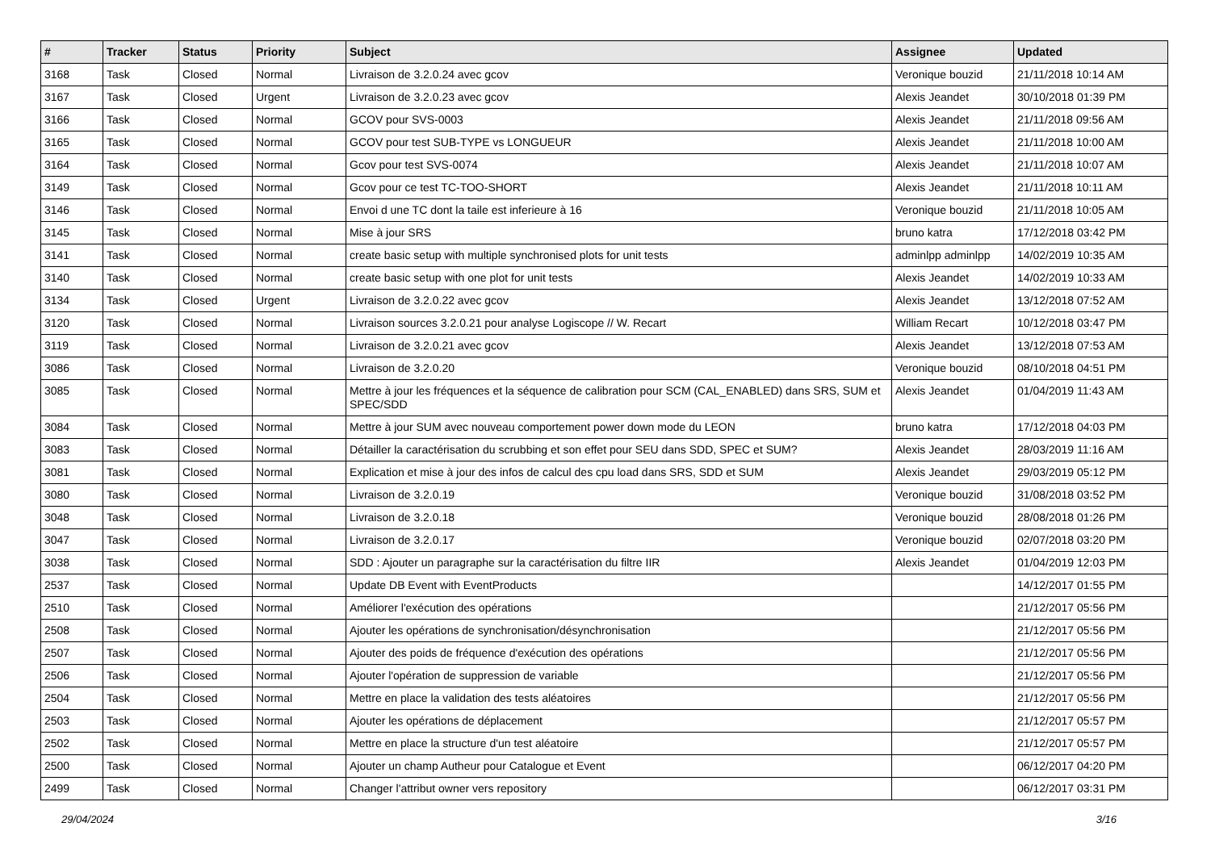| # | Tracker | Status | Priority | Subject | Assignee | Updated |
| --- | --- | --- | --- | --- | --- | --- |
| 3168 | Task | Closed | Normal | Livraison de 3.2.0.24 avec gcov | Veronique bouzid | 21/11/2018 10:14 AM |
| 3167 | Task | Closed | Urgent | Livraison de 3.2.0.23 avec gcov | Alexis Jeandet | 30/10/2018 01:39 PM |
| 3166 | Task | Closed | Normal | GCOV pour SVS-0003 | Alexis Jeandet | 21/11/2018 09:56 AM |
| 3165 | Task | Closed | Normal | GCOV pour test SUB-TYPE vs LONGUEUR | Alexis Jeandet | 21/11/2018 10:00 AM |
| 3164 | Task | Closed | Normal | Gcov pour test SVS-0074 | Alexis Jeandet | 21/11/2018 10:07 AM |
| 3149 | Task | Closed | Normal | Gcov pour ce test TC-TOO-SHORT | Alexis Jeandet | 21/11/2018 10:11 AM |
| 3146 | Task | Closed | Normal | Envoi d une TC dont la taile est inferieure à 16 | Veronique bouzid | 21/11/2018 10:05 AM |
| 3145 | Task | Closed | Normal | Mise à jour SRS | bruno katra | 17/12/2018 03:42 PM |
| 3141 | Task | Closed | Normal | create basic setup with multiple synchronised plots for unit tests | adminlpp adminlpp | 14/02/2019 10:35 AM |
| 3140 | Task | Closed | Normal | create basic setup with one plot for unit tests | Alexis Jeandet | 14/02/2019 10:33 AM |
| 3134 | Task | Closed | Urgent | Livraison de 3.2.0.22 avec gcov | Alexis Jeandet | 13/12/2018 07:52 AM |
| 3120 | Task | Closed | Normal | Livraison sources 3.2.0.21 pour analyse Logiscope // W. Recart | William Recart | 10/12/2018 03:47 PM |
| 3119 | Task | Closed | Normal | Livraison de 3.2.0.21 avec gcov | Alexis Jeandet | 13/12/2018 07:53 AM |
| 3086 | Task | Closed | Normal | Livraison de 3.2.0.20 | Veronique bouzid | 08/10/2018 04:51 PM |
| 3085 | Task | Closed | Normal | Mettre à jour les fréquences et la séquence de calibration pour SCM (CAL_ENABLED) dans SRS, SUM et SPEC/SDD | Alexis Jeandet | 01/04/2019 11:43 AM |
| 3084 | Task | Closed | Normal | Mettre à jour SUM avec nouveau comportement power down mode du LEON | bruno katra | 17/12/2018 04:03 PM |
| 3083 | Task | Closed | Normal | Détailler la caractérisation du scrubbing et son effet pour SEU dans SDD, SPEC et SUM? | Alexis Jeandet | 28/03/2019 11:16 AM |
| 3081 | Task | Closed | Normal | Explication et mise à jour des infos de calcul des cpu load dans SRS, SDD et SUM | Alexis Jeandet | 29/03/2019 05:12 PM |
| 3080 | Task | Closed | Normal | Livraison de 3.2.0.19 | Veronique bouzid | 31/08/2018 03:52 PM |
| 3048 | Task | Closed | Normal | Livraison de 3.2.0.18 | Veronique bouzid | 28/08/2018 01:26 PM |
| 3047 | Task | Closed | Normal | Livraison de 3.2.0.17 | Veronique bouzid | 02/07/2018 03:20 PM |
| 3038 | Task | Closed | Normal | SDD : Ajouter un paragraphe sur la caractérisation du filtre IIR | Alexis Jeandet | 01/04/2019 12:03 PM |
| 2537 | Task | Closed | Normal | Update DB Event with EventProducts | | 14/12/2017 01:55 PM |
| 2510 | Task | Closed | Normal | Améliorer l'exécution des opérations | | 21/12/2017 05:56 PM |
| 2508 | Task | Closed | Normal | Ajouter les opérations de synchronisation/désynchronisation | | 21/12/2017 05:56 PM |
| 2507 | Task | Closed | Normal | Ajouter des poids de fréquence d'exécution des opérations | | 21/12/2017 05:56 PM |
| 2506 | Task | Closed | Normal | Ajouter l'opération de suppression de variable | | 21/12/2017 05:56 PM |
| 2504 | Task | Closed | Normal | Mettre en place la validation des tests aléatoires | | 21/12/2017 05:56 PM |
| 2503 | Task | Closed | Normal | Ajouter les opérations de déplacement | | 21/12/2017 05:57 PM |
| 2502 | Task | Closed | Normal | Mettre en place la structure d'un test aléatoire | | 21/12/2017 05:57 PM |
| 2500 | Task | Closed | Normal | Ajouter un champ Autheur pour Catalogue et Event | | 06/12/2017 04:20 PM |
| 2499 | Task | Closed | Normal | Changer l'attribut owner vers repository | | 06/12/2017 03:31 PM |
29/04/2024 3/16